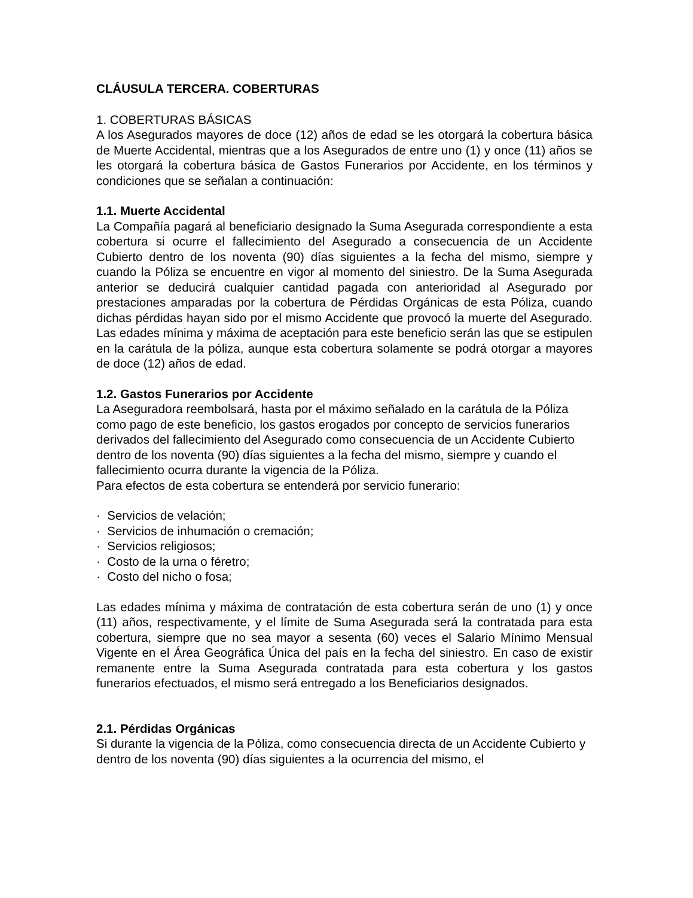CLÁUSULA TERCERA. COBERTURAS
1. COBERTURAS BÁSICAS
A los Asegurados mayores de doce (12) años de edad se les otorgará la cobertura básica de Muerte Accidental, mientras que a los Asegurados de entre uno (1) y once (11) años se les otorgará la cobertura básica de Gastos Funerarios por Accidente, en los términos y condiciones que se señalan a continuación:
1.1. Muerte Accidental
La Compañía pagará al beneficiario designado la Suma Asegurada correspondiente a esta cobertura si ocurre el fallecimiento del Asegurado a consecuencia de un Accidente Cubierto dentro de los noventa (90) días siguientes a la fecha del mismo, siempre y cuando la Póliza se encuentre en vigor al momento del siniestro. De la Suma Asegurada anterior se deducirá cualquier cantidad pagada con anterioridad al Asegurado por prestaciones amparadas por la cobertura de Pérdidas Orgánicas de esta Póliza, cuando dichas pérdidas hayan sido por el mismo Accidente que provocó la muerte del Asegurado. Las edades mínima y máxima de aceptación para este beneficio serán las que se estipulen en la carátula de la póliza, aunque esta cobertura solamente se podrá otorgar a mayores de doce (12) años de edad.
1.2. Gastos Funerarios por Accidente
La Aseguradora reembolsará, hasta por el máximo señalado en la carátula de la Póliza como pago de este beneficio, los gastos erogados por concepto de servicios funerarios derivados del fallecimiento del Asegurado como consecuencia de un Accidente Cubierto dentro de los noventa (90) días siguientes a la fecha del mismo, siempre y cuando el fallecimiento ocurra durante la vigencia de la Póliza.
Para efectos de esta cobertura se entenderá por servicio funerario:
· Servicios de velación;
· Servicios de inhumación o cremación;
· Servicios religiosos;
· Costo de la urna o féretro;
· Costo del nicho o fosa;
Las edades mínima y máxima de contratación de esta cobertura serán de uno (1) y once (11) años, respectivamente, y el límite de Suma Asegurada será la contratada para esta cobertura, siempre que no sea mayor a sesenta (60) veces el Salario Mínimo Mensual Vigente en el Área Geográfica Única del país en la fecha del siniestro. En caso de existir remanente entre la Suma Asegurada contratada para esta cobertura y los gastos funerarios efectuados, el mismo será entregado a los Beneficiarios designados.
2.1. Pérdidas Orgánicas
Si durante la vigencia de la Póliza, como consecuencia directa de un Accidente Cubierto y dentro de los noventa (90) días siguientes a la ocurrencia del mismo, el